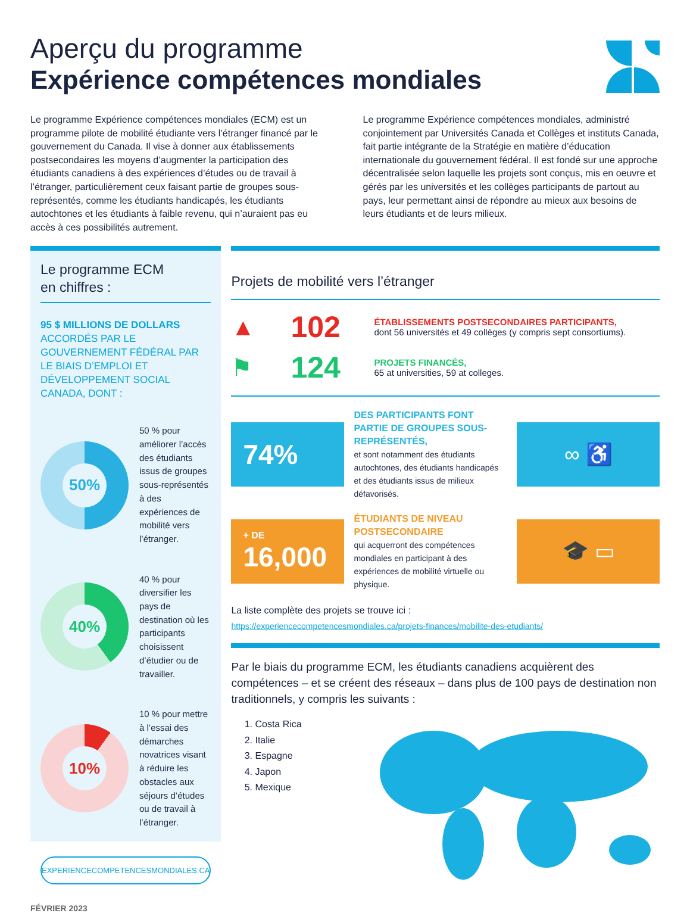Aperçu du programme
Expérience compétences mondiales
Le programme Expérience compétences mondiales (ECM) est un programme pilote de mobilité étudiante vers l’étranger financé par le gouvernement du Canada. Il vise à donner aux établissements postsecondaires les moyens d’augmenter la participation des étudiants canadiens à des expériences d’études ou de travail à l’étranger, particulièrement ceux faisant partie de groupes sous-représentés, comme les étudiants handicapés, les étudiants autochtones et les étudiants à faible revenu, qui n’auraient pas eu accès à ces possibilités autrement.
Le programme Expérience compétences mondiales, administré conjointement par Universités Canada et Collèges et instituts Canada, fait partie intégrante de la Stratégie en matière d’éducation internationale du gouvernement fédéral. Il est fondé sur une approche décentralisée selon laquelle les projets sont conçus, mis en oeuvre et gérés par les universités et les collèges participants de partout au pays, leur permettant ainsi de répondre au mieux aux besoins de leurs étudiants et de leurs milieux.
Le programme ECM
en chiffres :
95 $ MILLIONS DE DOLLARS
ACCORDÉS PAR LE GOUVERNEMENT FÉDÉRAL PAR LE BIAIS D’EMPLOI ET DÉVELOPPEMENT SOCIAL CANADA, DONT :
50%
50 % pour améliorer l’accès des étudiants issus de groupes sous-représentés à des expériences de mobilité vers l’étranger.
40%
40 % pour diversifier les pays de destination où les participants choisissent d’étudier ou de travailler.
10%
10 % pour mettre à l’essai des démarches novatrices visant à réduire les obstacles aux séjours d’études ou de travail à l’étranger.
EXPERIENCECOMPETENCESMONDIALES.CA
Projets de mobilité vers l’étranger
▲ 102
ÉTABLISSEMENTS POSTSECONDAIRES PARTICIPANTS,
dont 56 universités et 49 collèges (y compris sept consortiums).
⚑ 124
PROJETS FINANCÉS,
65 at universities, 59 at colleges.
74%
DES PARTICIPANTS FONT PARTIE DE GROUPES SOUS-REPRÉSENTÉS,
et sont notamment des étudiants autochtones, des étudiants handicapés et des étudiants issus de milieux défavorisés.
∞ ♿
+ DE
16,000
ÉTUDIANTS DE NIVEAU POSTSECONDAIRE
qui acquerront des compétences mondiales en participant à des expériences de mobilité virtuelle ou physique.
🎓 ▭
La liste complète des projets se trouve ici :
https://experiencecompetencesmondiales.ca/projets-finances/mobilite-des-etudiants/
Par le biais du programme ECM, les étudiants canadiens acquièrent des compétences – et se créent des réseaux – dans plus de 100 pays de destination non traditionnels, y compris les suivants :
1. Costa Rica
2. Italie
3. Espagne
4. Japon
5. Mexique
FÉVRIER 2023